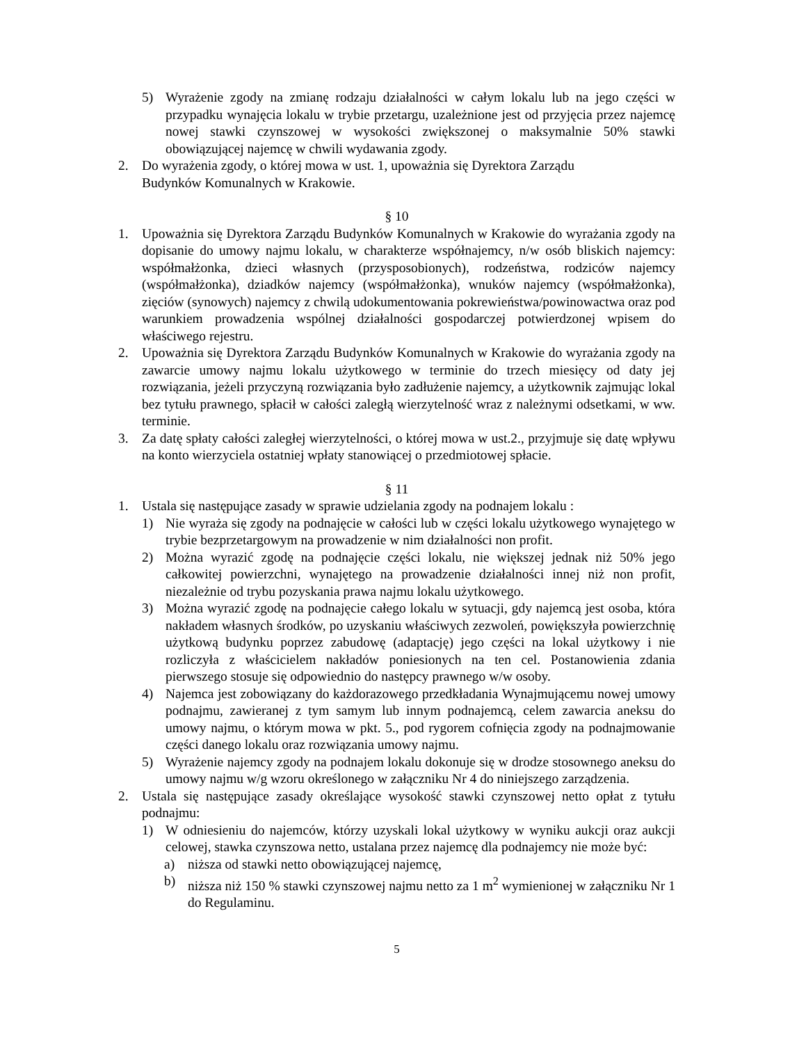5) Wyrażenie zgody na zmianę rodzaju działalności w całym lokalu lub na jego części w przypadku wynajęcia lokalu w trybie przetargu, uzależnione jest od przyjęcia przez najemcę nowej stawki czynszowej w wysokości zwiększonej o maksymalnie 50% stawki obowiązującej najemcę w chwili wydawania zgody.
2. Do wyrażenia zgody, o której mowa w ust. 1, upoważnia się Dyrektora Zarządu
Budynków Komunalnych w Krakowie.
§ 10
1. Upoważnia się Dyrektora Zarządu Budynków Komunalnych w Krakowie do wyrażania zgody na dopisanie do umowy najmu lokalu, w charakterze współnajemcy, n/w osób bliskich najemcy: współmałżonka, dzieci własnych (przysposobionych), rodzeństwa, rodziców najemcy (współmałżonka), dziadków najemcy (współmałżonka), wnuków najemcy (współmałżonka), zięciów (synowych) najemcy z chwilą udokumentowania pokrewieństwa/powinowactwa oraz pod warunkiem prowadzenia wspólnej działalności gospodarczej potwierdzonej wpisem do właściwego rejestru.
2. Upoważnia się Dyrektora Zarządu Budynków Komunalnych w Krakowie do wyrażania zgody na zawarcie umowy najmu lokalu użytkowego w terminie do trzech miesięcy od daty jej rozwiązania, jeżeli przyczyną rozwiązania było zadłużenie najemcy, a użytkownik zajmując lokal bez tytułu prawnego, spłacił w całości zaległą wierzytelność wraz z należnymi odsetkami, w ww. terminie.
3. Za datę spłaty całości zaległej wierzytelności, o której mowa w ust.2., przyjmuje się datę wpływu na konto wierzyciela ostatniej wpłaty stanowiącej o przedmiotowej spłacie.
§ 11
1. Ustala się następujące zasady w sprawie udzielania zgody na podnajem lokalu :
1) Nie wyraża się zgody na podnajęcie w całości lub w części lokalu użytkowego wynajętego w trybie bezprzetargowym na prowadzenie w nim działalności non profit.
2) Można wyrazić zgodę na podnajęcie części lokalu, nie większej jednak niż 50% jego całkowitej powierzchni, wynajętego na prowadzenie działalności innej niż non profit, niezależnie od trybu pozyskania prawa najmu lokalu użytkowego.
3) Można wyrazić zgodę na podnajęcie całego lokalu w sytuacji, gdy najemcą jest osoba, która nakładem własnych środków, po uzyskaniu właściwych zezwoleń, powiększyła powierzchnię użytkową budynku poprzez zabudowę (adaptację) jego części na lokal użytkowy i nie rozliczyła z właścicielem nakładów poniesionych na ten cel. Postanowienia zdania pierwszego stosuje się odpowiednio do następcy prawnego w/w osoby.
4) Najemca jest zobowiązany do każdorazowego przedkładania Wynajmującemu nowej umowy podnajmu, zawieranej z tym samym lub innym podnajemcą, celem zawarcia aneksu do umowy najmu, o którym mowa w pkt. 5., pod rygorem cofnięcia zgody na podnajmowanie części danego lokalu oraz rozwiązania umowy najmu.
5) Wyrażenie najemcy zgody na podnajem lokalu dokonuje się w drodze stosownego aneksu do umowy najmu w/g wzoru określonego w załączniku Nr 4 do niniejszego zarządzenia.
2. Ustala się następujące zasady określające wysokość stawki czynszowej netto opłat z tytułu podnajmu:
1) W odniesieniu do najemców, którzy uzyskali lokal użytkowy w wyniku aukcji oraz aukcji celowej, stawka czynszowa netto, ustalana przez najemcę dla podnajemcy nie może być:
a) niższa od stawki netto obowiązującej najemcę,
b) niższa niż 150 % stawki czynszowej najmu netto za 1 m<sup>2</sup> wymienionej w załączniku Nr 1 do Regulaminu.
5